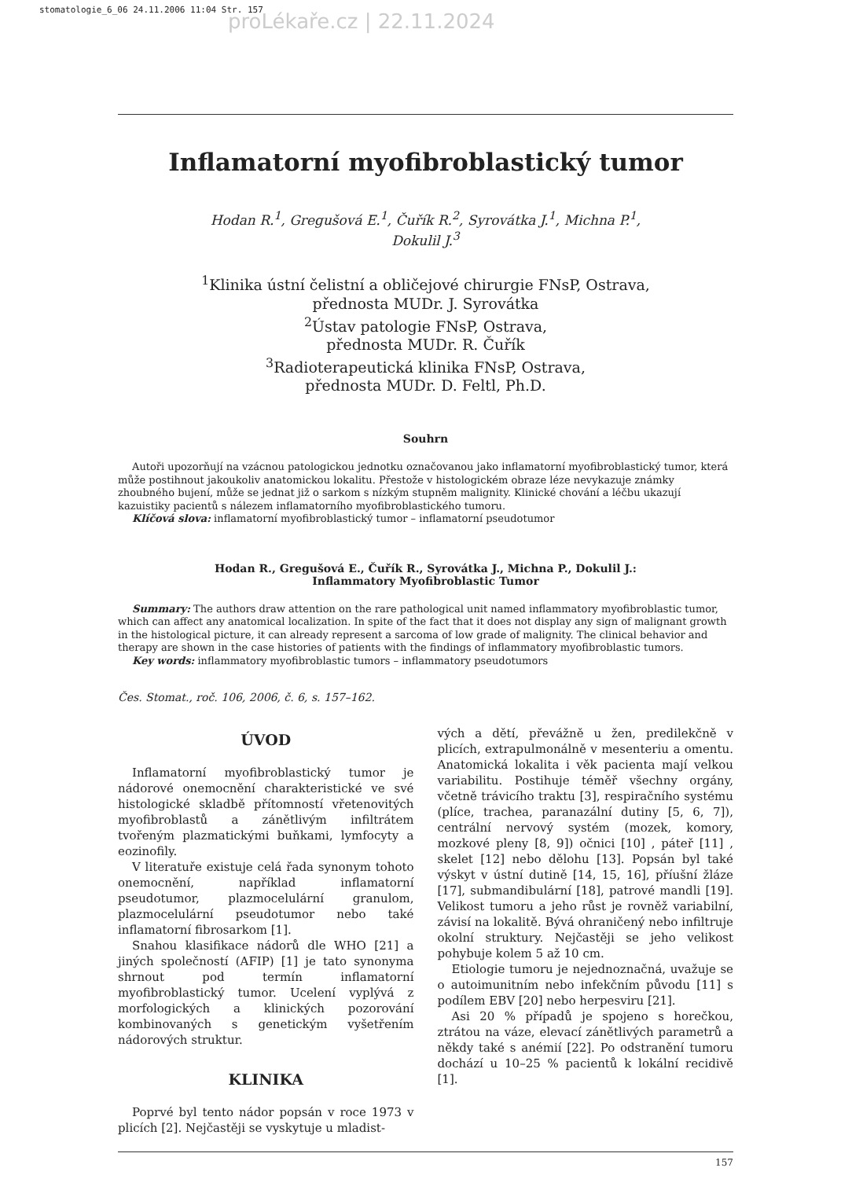stomatologie_6_06 24.11.2006 11:04 Str. 157
proLékaře.cz | 22.11.2024
Inflamatorní myofibroblastický tumor
Hodan R.<sup>1</sup>, Gregušová E.<sup>1</sup>, Čuřík R.<sup>2</sup>, Syrovátka J.<sup>1</sup>, Michna P.<sup>1</sup>,
Dokulil J.<sup>3</sup>
<sup>1</sup> Klinika ústní čelistní a obličejové chirurgie FNsP, Ostrava,
přednosta MUDr. J. Syrovátka
<sup>2</sup> Ústav patologie FNsP, Ostrava,
přednosta MUDr. R. Čuřík
<sup>3</sup> Radioterapeutická klinika FNsP, Ostrava,
přednosta MUDr. D. Feltl, Ph.D.
Souhrn
Autoři upozorňují na vzácnou patologickou jednotku označovanou jako inflamatorní myofibroblastický tumor, která může postihnout jakoukoliv anatomickou lokalitu. Přestože v histologickém obraze léze nevykazuje známky zhoubného bujení, může se jednat již o sarkom s nízkým stupněm malignity. Klinické chování a léčbu ukazují kazuistiky pacientů s nálezem inflamatorního myofibroblastického tumoru.
Klíčová slova: inflamatorní myofibroblastický tumor – inflamatorní pseudotumor
Hodan R., Gregušová E., Čuřík R., Syrovátka J., Michna P., Dokulil J.:
Inflammatory Myofibroblastic Tumor
Summary: The authors draw attention on the rare pathological unit named inflammatory myofibroblastic tumor, which can affect any anatomical localization. In spite of the fact that it does not display any sign of malignant growth in the histological picture, it can already represent a sarcoma of low grade of malignity. The clinical behavior and therapy are shown in the case histories of patients with the findings of inflammatory myofibroblastic tumors.
Key words: inflammatory myofibroblastic tumors – inflammatory pseudotumors
Čes. Stomat., roč. 106, 2006, č. 6, s. 157–162.
ÚVOD
Inflamatorní myofibroblastický tumor je nádorové onemocnění charakteristické ve své histologické skladbě přítomností vřetenovitých myofibroblastů a zánětlivým infiltrátem tvořeným plazmatickými buňkami, lymfocyty a eozinofily.
V literatuře existuje celá řada synonym tohoto onemocnění, například inflamatorní pseudotumor, plazmocelulární granulom, plazmocelulární pseudotumor nebo také inflamatorní fibrosarkom [1].
Snahou klasifikace nádorů dle WHO [21] a jiných společností (AFIP) [1] je tato synonyma shrnout pod termín inflamatorní myofibroblastický tumor. Ucelení vyplývá z morfologických a klinických pozorování kombinovaných s genetickým vyšetřením nádorových struktur.
KLINIKA
Poprvé byl tento nádor popsán v roce 1973 v plicích [2]. Nejčastěji se vyskytuje u mladist-
vých a dětí, převážně u žen, predilekčně v plicích, extrapulmonálně v mesenteriu a omentu. Anatomická lokalita i věk pacienta mají velkou variabilitu. Postihuje téměř všechny orgány, včetně trávicího traktu [3], respiračního systému (plíce, trachea, paranazální dutiny [5, 6, 7]), centrální nervový systém (mozek, komory, mozkové pleny [8, 9]) očnici [10] , páteř [11] , skelet [12] nebo dělohu [13]. Popsán byl také výskyt v ústní dutině [14, 15, 16], příušní žláze [17], submandibulární [18], patrové mandli [19]. Velikost tumoru a jeho růst je rovněž variabilní, závisí na lokalitě. Bývá ohraničený nebo infiltruje okolní struktury. Nejčastěji se jeho velikost pohybuje kolem 5 až 10 cm.
Etiologie tumoru je nejednoznačná, uvažuje se o autoimunitním nebo infekčním původu [11] s podílem EBV [20] nebo herpesviru [21].
Asi 20 % případů je spojeno s horečkou, ztrátou na váze, elevací zánětlivých parametrů a někdy také s anémií [22]. Po odstranění tumoru dochází u 10–25 % pacientů k lokální recidivě [1].
157